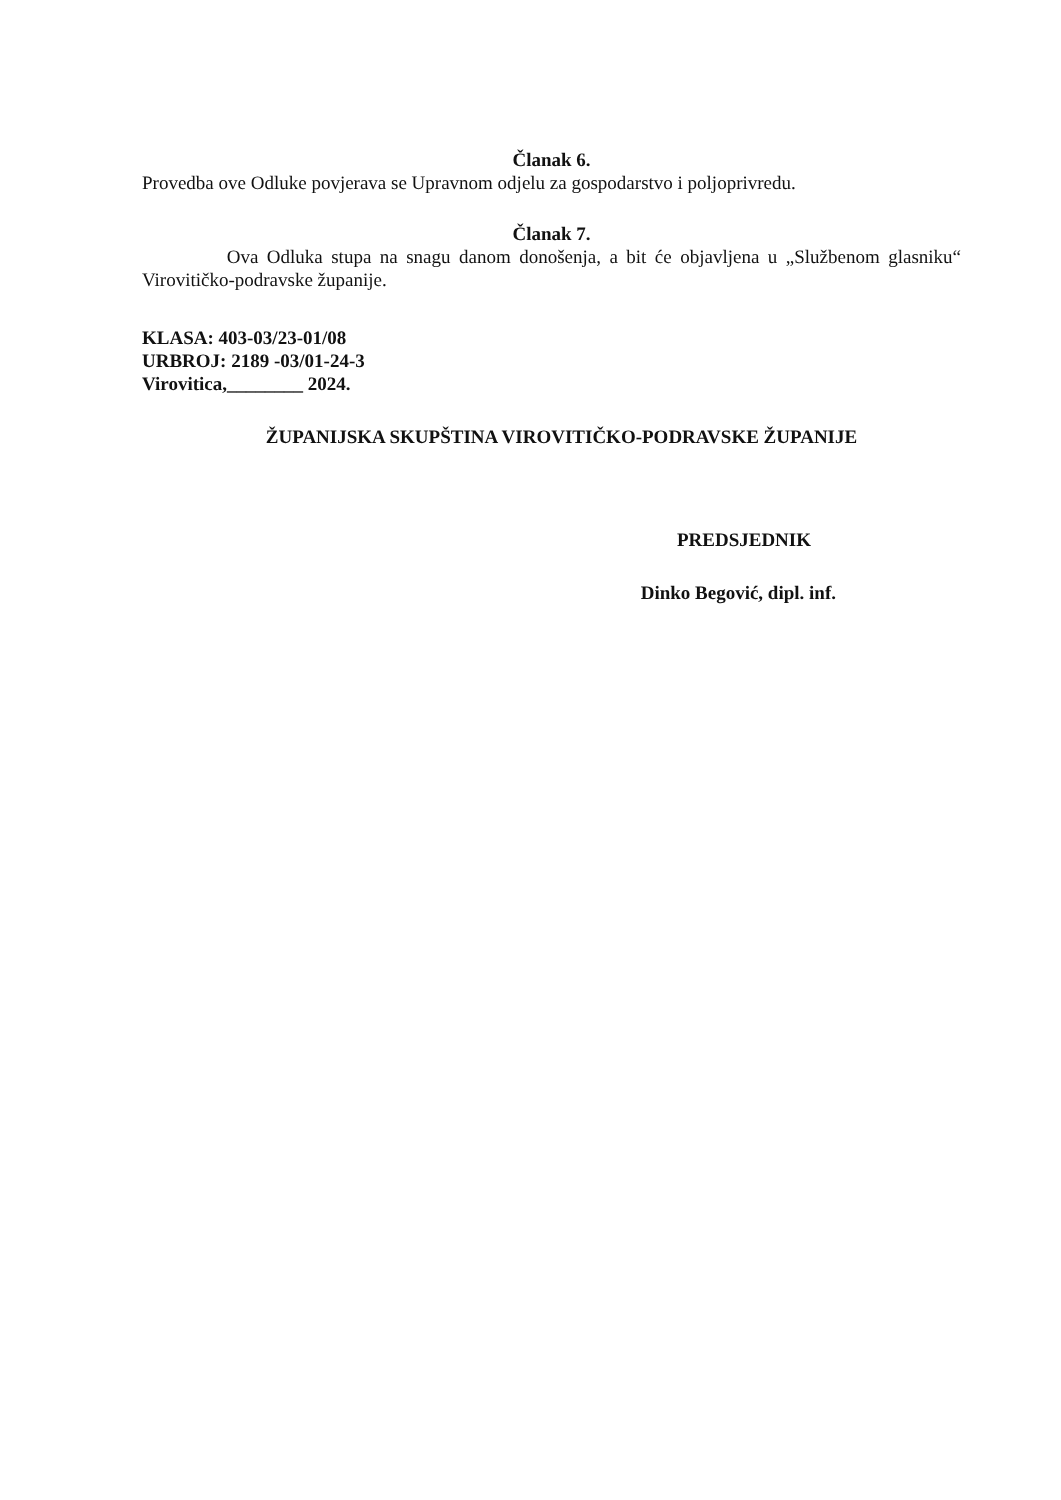Članak 6.
Provedba ove Odluke povjerava se Upravnom odjelu za gospodarstvo i poljoprivredu.
Članak 7.
Ova Odluka stupa na snagu danom donošenja, a bit će objavljena u „Službenom glasniku“ Virovitičko-podravske županije.
KLASA: 403-03/23-01/08
URBROJ: 2189 -03/01-24-3
Virovitica,________ 2024.
ŽUPANIJSKA SKUPŠTINA VIROVITIČKO-PODRAVSKE ŽUPANIJE
PREDSJEDNIK
Dinko Begović, dipl. inf.